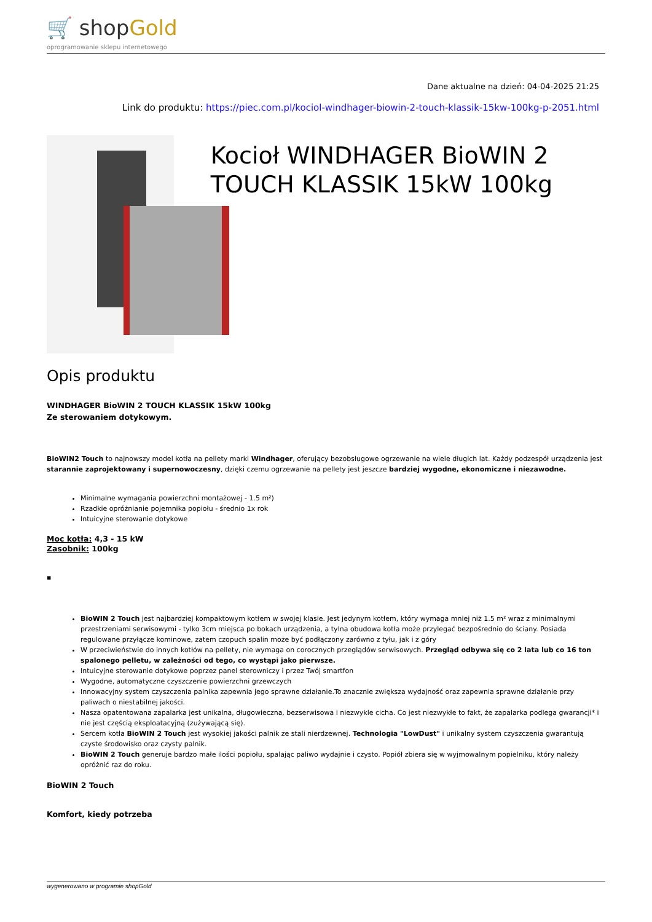🛒 shopGold
oprogramowanie sklepu internetowego
Dane aktualne na dzień: 04-04-2025 21:25
Link do produktu: https://piec.com.pl/kociol-windhager-biowin-2-touch-klassik-15kw-100kg-p-2051.html
Kocioł WINDHAGER BioWIN 2 TOUCH KLASSIK 15kW 100kg
Opis produktu
WINDHAGER BioWIN 2 TOUCH KLASSIK 15kW 100kg
Ze sterowaniem dotykowym.
BioWIN2 Touch to najnowszy model kotła na pellety marki Windhager, oferujący bezobsługowe ogrzewanie na wiele długich lat. Każdy podzespół urządzenia jest starannie zaprojektowany i supernowoczesny, dzięki czemu ogrzewanie na pellety jest jeszcze bardziej wygodne, ekonomiczne i niezawodne.
Minimalne wymagania powierzchni montażowej - 1.5 m²)
Rzadkie opróżnianie pojemnika popiołu - średnio 1x rok
Intuicyjne sterowanie dotykowe
Moc kotła: 4,3 - 15 kW
Zasobnik: 100kg
▪
BioWIN 2 Touch jest najbardziej kompaktowym kotłem w swojej klasie. Jest jedynym kotłem, który wymaga mniej niż 1.5 m² wraz z minimalnymi przestrzeniami serwisowymi - tylko 3cm miejsca po bokach urządzenia, a tylna obudowa kotła może przylegać bezpośrednio do ściany. Posiada regulowane przyłącze kominowe, zatem czopuch spalin może być podłączony zarówno z tyłu, jak i z góry
W przeciwieństwie do innych kotłów na pellety, nie wymaga on corocznych przeglądów serwisowych. Przegląd odbywa się co 2 lata lub co 16 ton spalonego pelletu, w zależności od tego, co wystąpi jako pierwsze.
Intuicyjne sterowanie dotykowe poprzez panel sterowniczy i przez Twój smartfon
Wygodne, automatyczne czyszczenie powierzchni grzewczych
Innowacyjny system czyszczenia palnika zapewnia jego sprawne działanie.To znacznie zwiększa wydajność oraz zapewnia sprawne działanie przy paliwach o niestabilnej jakości.
Nasza opatentowana zapalarka jest unikalna, długowieczna, bezserwisowa i niezwykle cicha. Co jest niezwykłe to fakt, że zapalarka podlega gwarancji* i nie jest częścią eksploatacyjną (zużywającą się).
Sercem kotła BioWIN 2 Touch jest wysokiej jakości palnik ze stali nierdzewnej. Technologia "LowDust" i unikalny system czyszczenia gwarantują czyste środowisko oraz czysty palnik.
BioWIN 2 Touch generuje bardzo małe ilości popiołu, spalając paliwo wydajnie i czysto. Popiół zbiera się w wyjmowalnym popielniku, który należy opróżnić raz do roku.
BioWIN 2 Touch
Komfort, kiedy potrzeba
wygenerowano w programie shopGold